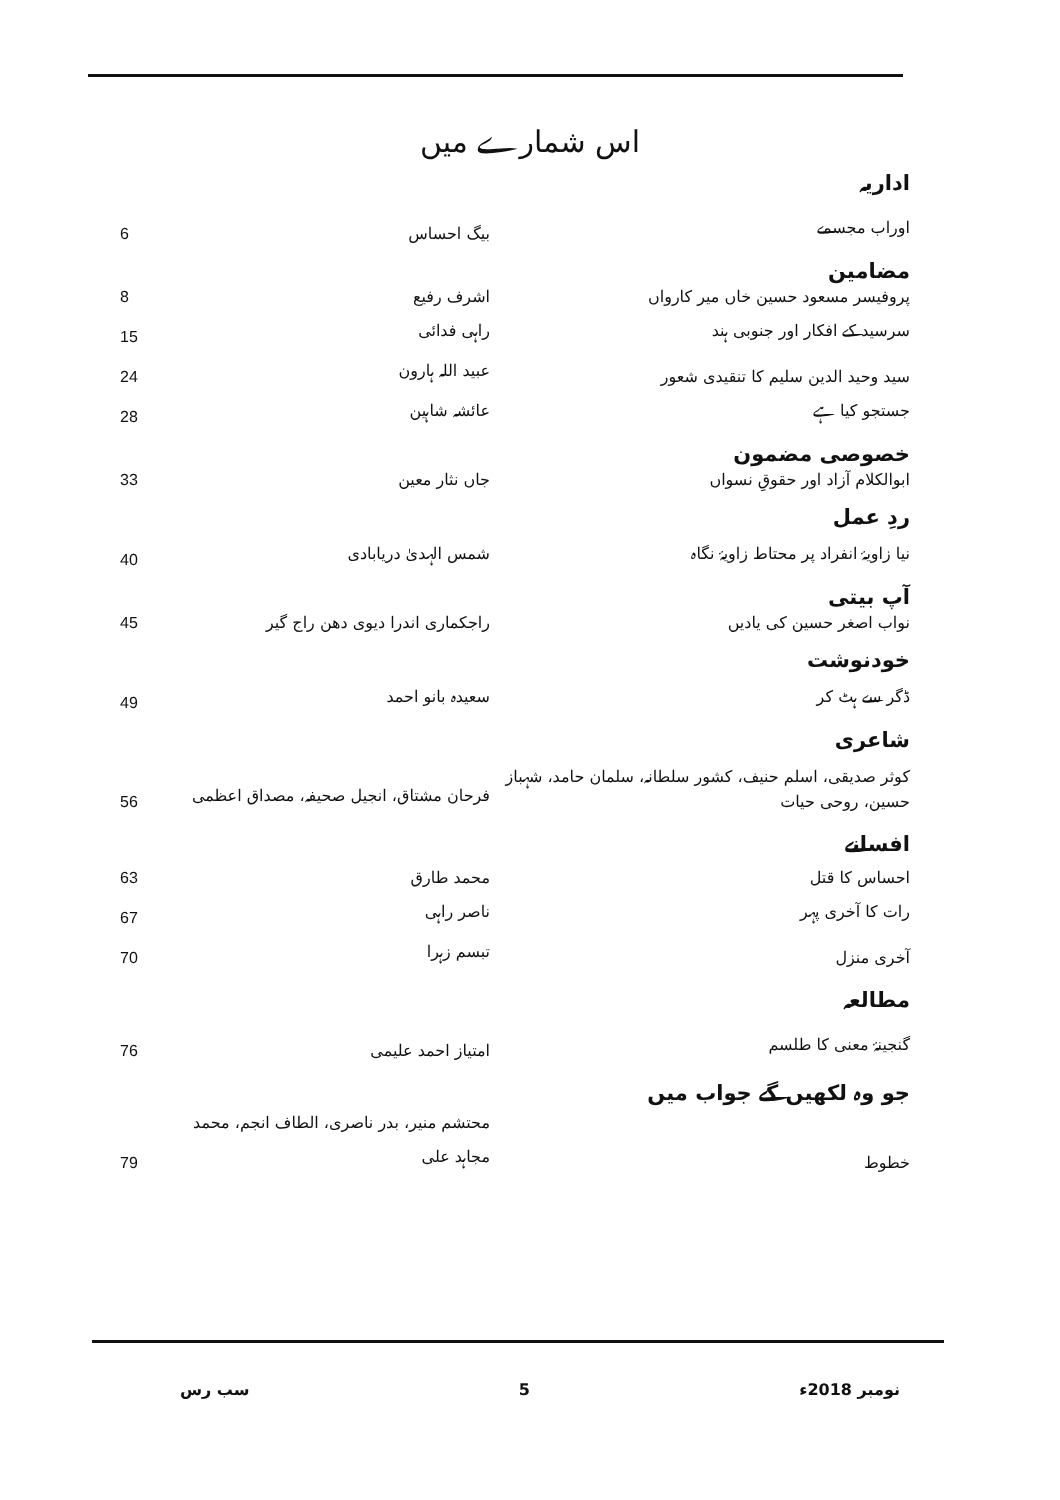اس شمارے میں
| اداریہ | | |
| اوراب مجسمے | بیگ احساس | 6 |
| مضامین | | |
| پروفیسر مسعود حسین خاں میر کارواں | اشرف رفیع | 8 |
| سرسید کے افکار اور جنوبی ہند | راہی فدائی | 15 |
| سید وحید الدین سلیم کا تنقیدی شعور | عبید اللہ ہارون | 24 |
| جستجو کیا ہے | عائشہ شاہین | 28 |
| خصوصی مضمون | | |
| ابوالکلام آزاد اور حقوقِ نسواں | جاں نثار معین | 33 |
| ردِ عمل | | |
| نیا زاویۂ انفراد پر محتاط زاویۂ نگاہ | شمس الہدیٰ دریابادی | 40 |
| آپ بیتی | | |
| نواب اصغر حسین کی یادیں | راجکماری اندرا دیوی دھن راج گیر | 45 |
| خودنوشت | | |
| ڈگر سے ہٹ کر | سعیدہ بانو احمد | 49 |
| شاعری | | |
| کوثر صدیقی، اسلم حنیف، کشور سلطانہ، سلمان حامد، شہباز حسین، روحی حیات | فرحان مشتاق، انجیل صحیفہ، مصداق اعظمی | 56 |
| افسانے | | |
| احساس کا قتل | محمد طارق | 63 |
| رات کا آخری پہر | ناصر راہی | 67 |
| آخری منزل | تبسم زہرا | 70 |
| مطالعہ | | |
| گنجینۂ معنی کا طلسم | امتیاز احمد علیمی | 76 |
| جو وہ لکھیں گے جواب میں | | |
| خطوط | محتشم منیر، بدر ناصری، الطاف انجم، محمد مجاہد علی | 79 |
سب رس 5 نومبر 2018ء